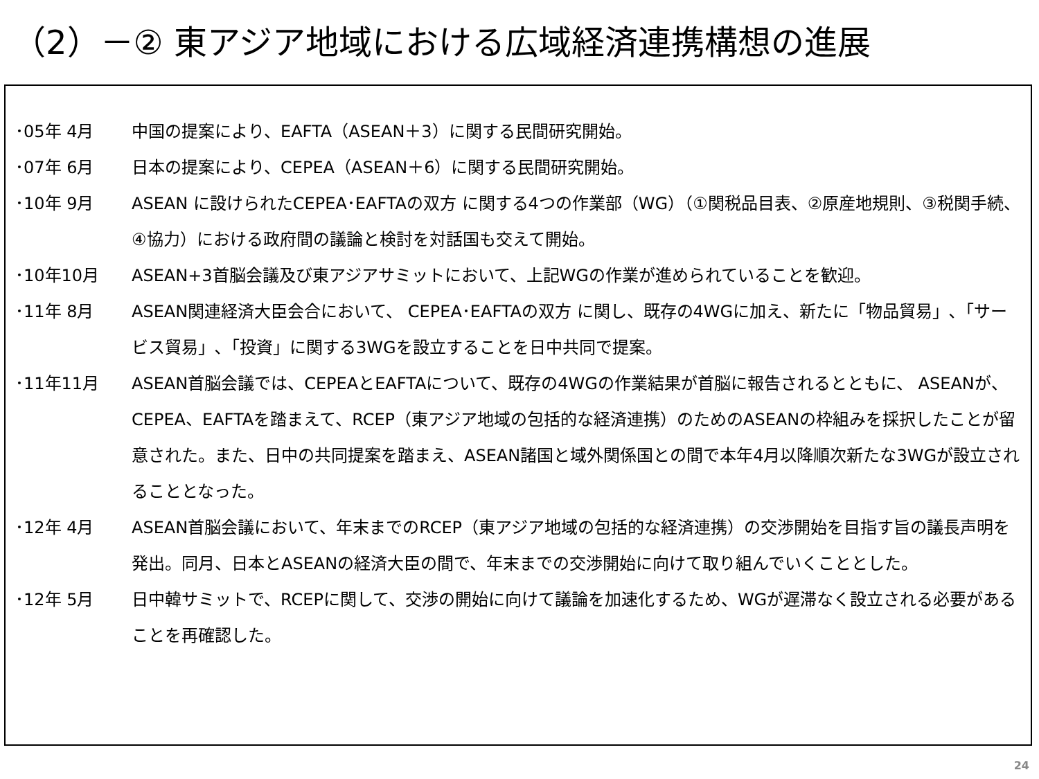（2）－② 東アジア地域における広域経済連携構想の進展
･05年 4月 中国の提案により、EAFTA（ASEAN＋3）に関する民間研究開始。
･07年 6月 日本の提案により、CEPEA（ASEAN＋6）に関する民間研究開始。
･10年 9月 ASEAN に設けられたCEPEA･EAFTAの双方 に関する4つの作業部（WG）（①関税品目表、②原産地規則、③税関手続、④協力）における政府間の議論と検討を対話国も交えて開始。
･10年10月 ASEAN+3首脳会議及び東アジアサミットにおいて、上記WGの作業が進められていることを歓迎。
･11年 8月 ASEAN関連経済大臣会合において、 CEPEA･EAFTAの双方 に関し、既存の4WGに加え、新たに「物品貿易」､「サービス貿易」､「投資」に関する3WGを設立することを日中共同で提案。
･11年11月 ASEAN首脳会議では、CEPEAとEAFTAについて、既存の4WGの作業結果が首脳に報告されるとともに、 ASEANが、CEPEA、EAFTAを踏まえて、RCEP（東アジア地域の包括的な経済連携）のためのASEANの枠組みを採択したことが留意された。また、日中の共同提案を踏まえ、ASEAN諸国と域外関係国との間で本年4月以降順次新たな3WGが設立されることとなった。
･12年 4月 ASEAN首脳会議において、年末までのRCEP（東アジア地域の包括的な経済連携）の交渉開始を目指す旨の議長声明を発出。同月、日本とASEANの経済大臣の間で、年末までの交渉開始に向けて取り組んでいくこととした。
･12年 5月 日中韓サミットで、RCEPに関して、交渉の開始に向けて議論を加速化するため、WGが遅滞なく設立される必要があることを再確認した。
24